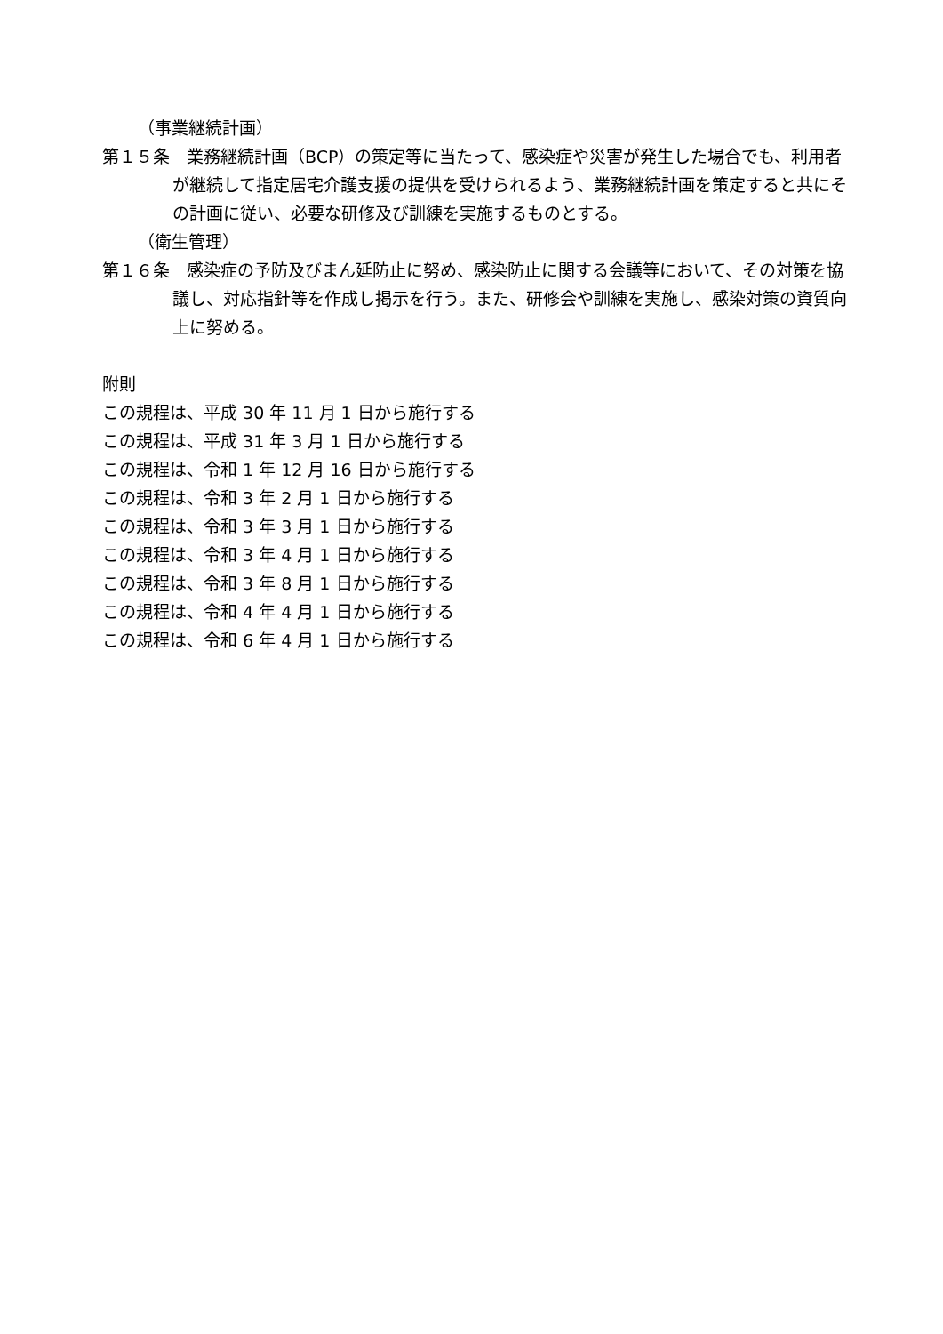（事業継続計画）
第１５条　業務継続計画（BCP）の策定等に当たって、感染症や災害が発生した場合でも、利用者が継続して指定居宅介護支援の提供を受けられるよう、業務継続計画を策定すると共にその計画に従い、必要な研修及び訓練を実施するものとする。
（衛生管理）
第１６条　感染症の予防及びまん延防止に努め、感染防止に関する会議等において、その対策を協議し、対応指針等を作成し掲示を行う。また、研修会や訓練を実施し、感染対策の資質向上に努める。
附則
この規程は、平成 30 年 11 月 1 日から施行する
この規程は、平成 31 年 3 月 1 日から施行する
この規程は、令和 1 年 12 月 16 日から施行する
この規程は、令和 3 年 2 月 1 日から施行する
この規程は、令和 3 年 3 月 1 日から施行する
この規程は、令和 3 年 4 月 1 日から施行する
この規程は、令和 3 年 8 月 1 日から施行する
この規程は、令和 4 年 4 月 1 日から施行する
この規程は、令和 6 年 4 月 1 日から施行する